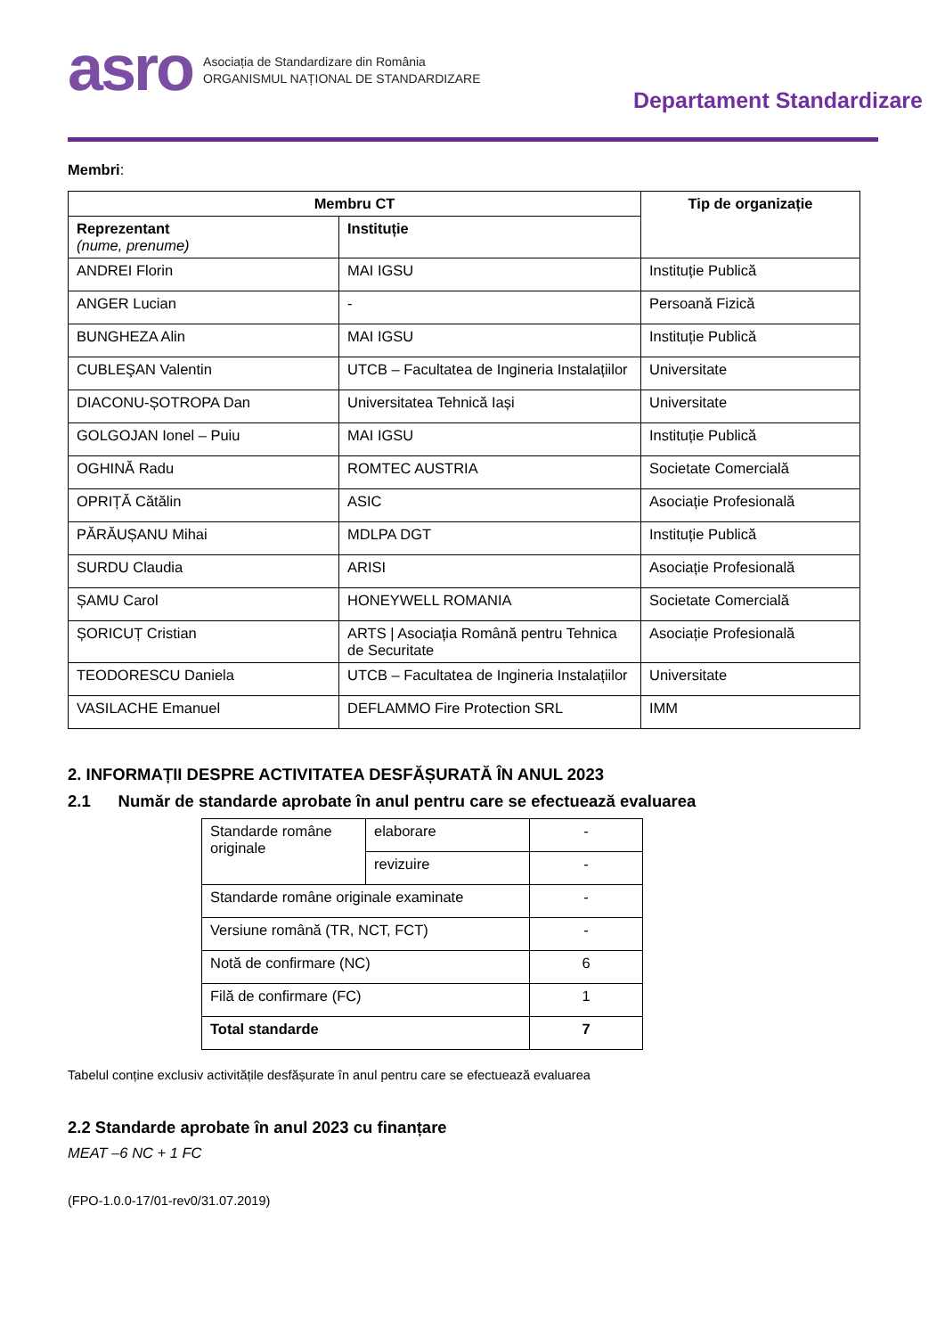asro
Asociația de Standardizare din România
ORGANISMUL NAȚIONAL DE STANDARDIZARE
Departament Standardizare
Membri:
| Membru CT | | Tip de organizație |
| --- | --- | --- |
| Reprezentant (nume, prenume) | Instituție | |
| ANDREI Florin | MAI IGSU | Instituție Publică |
| ANGER Lucian | - | Persoană Fizică |
| BUNGHEZA Alin | MAI IGSU | Instituție Publică |
| CUBLEŞAN Valentin | UTCB – Facultatea de Ingineria Instalațiilor | Universitate |
| DIACONU-ȘOTROPA Dan | Universitatea Tehnică Iași | Universitate |
| GOLGOJAN Ionel – Puiu | MAI IGSU | Instituție Publică |
| OGHINĂ Radu | ROMTEC AUSTRIA | Societate Comercială |
| OPRIȚĂ Cătălin | ASIC | Asociație Profesională |
| PĂRĂUȘANU Mihai | MDLPA DGT | Instituție Publică |
| SURDU Claudia | ARISI | Asociație Profesională |
| ȘAMU Carol | HONEYWELL ROMANIA | Societate Comercială |
| ȘORICUȚ Cristian | ARTS / Asociația Română pentru Tehnica de Securitate | Asociație Profesională |
| TEODORESCU Daniela | UTCB – Facultatea de Ingineria Instalațiilor | Universitate |
| VASILACHE Emanuel | DEFLAMMO Fire Protection SRL | IMM |
2. INFORMAȚII DESPRE ACTIVITATEA DESFĂȘURATĂ ÎN ANUL 2023
2.1 Număr de standarde aprobate în anul pentru care se efectuează evaluarea
| Standarde române originale | elaborare | - |
| | revizuire | - |
| Standarde române originale examinate | | - |
| Versiune română (TR, NCT, FCT) | | - |
| Notă de confirmare (NC) | | 6 |
| Filă de confirmare (FC) | | 1 |
| Total standarde | | 7 |
Tabelul conține exclusiv activitățile desfășurate în anul pentru care se efectuează evaluarea
2.2 Standarde aprobate în anul 2023 cu finanțare
MEAT –6 NC + 1 FC
(FPO-1.0.0-17/01-rev0/31.07.2019)